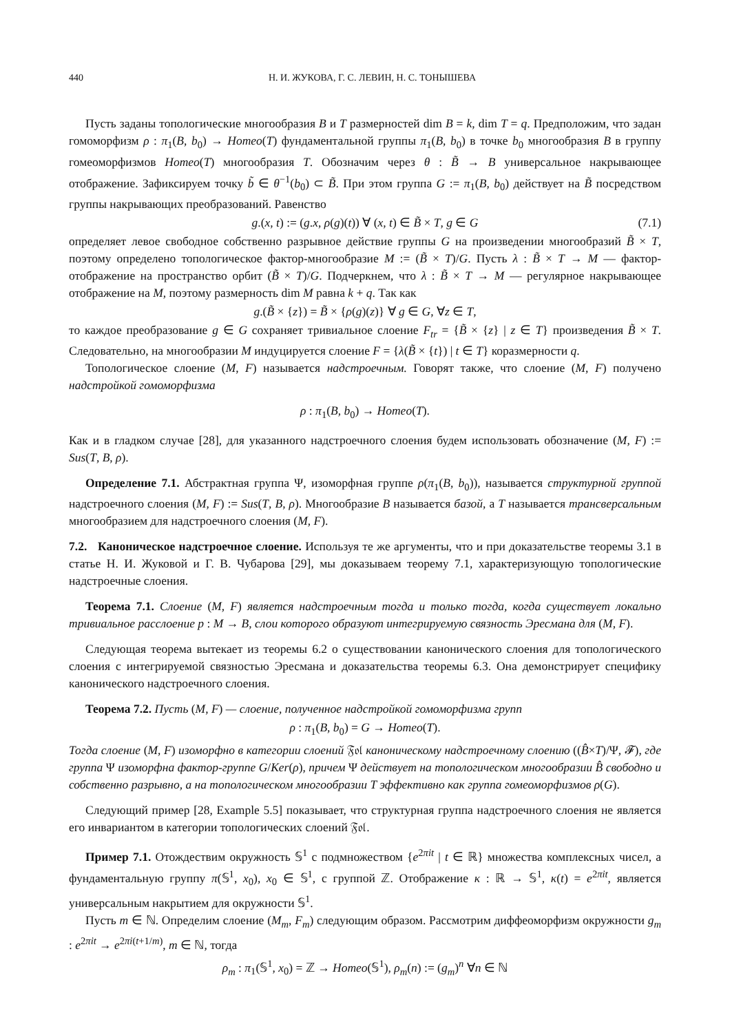440 Н. И. ЖУКОВА, Г. С. ЛЕВИН, Н. С. ТОНЫШЕВА
Пусть заданы топологические многообразия B и T размерностей dim B = k, dim T = q. Предположим, что задан гомоморфизм ρ : π<sub>1</sub>(B, b<sub>0</sub>) → Homeo(T) фундаментальной группы π<sub>1</sub>(B, b<sub>0</sub>) в точке b<sub>0</sub> многообразия B в группу гомеоморфизмов Homeo(T) многообразия T. Обозначим через θ : B̃ → B универсальное накрывающее отображение. Зафиксируем точку b̃ ∈ θ<sup>−1</sup>(b<sub>0</sub>) ⊂ B̃. При этом группа G := π<sub>1</sub>(B, b<sub>0</sub>) действует на B̃ посредством группы накрывающих преобразований. Равенство
g.(x, t) := (g.x, ρ(g)(t)) ∀ (x, t) ∈ B̃ × T, g ∈ G (7.1)
определяет левое свободное собственно разрывное действие группы G на произведении многообразий B̃ × T, поэтому определено топологическое фактор-многообразие M := (B̃ × T)/G. Пусть λ : B̃ × T → M — фактор-отображение на пространство орбит (B̃ × T)/G. Подчеркнем, что λ : B̃ × T → M — регулярное накрывающее отображение на M, поэтому размерность dim M равна k + q. Так как
g.(B̃ × {z}) = B̃ × {ρ(g)(z)} ∀ g ∈ G, ∀z ∈ T,
то каждое преобразование g ∈ G сохраняет тривиальное слоение F<sub>tr</sub> = {B̃ × {z} | z ∈ T} произведения B̃ × T. Следовательно, на многообразии M индуцируется слоение F = {λ(B̃ × {t}) | t ∈ T} коразмерности q.
Топологическое слоение (M, F) называется надстроечным. Говорят также, что слоение (M, F) получено надстройкой гомоморфизма
ρ : π<sub>1</sub>(B, b<sub>0</sub>) → Homeo(T).
Как и в гладком случае [28], для указанного надстроечного слоения будем использовать обозначение (M, F) := Sus(T, B, ρ).
Определение 7.1. Абстрактная группа Ψ, изоморфная группе ρ(π<sub>1</sub>(B, b<sub>0</sub>)), называется структурной группой надстроечного слоения (M, F) := Sus(T, B, ρ). Многообразие B называется базой, а T называется трансверсальным многообразием для надстроечного слоения (M, F).
7.2. Каноническое надстроечное слоение. Используя те же аргументы, что и при доказательстве теоремы 3.1 в статье Н. И. Жуковой и Г. В. Чубарова [29], мы доказываем теорему 7.1, характеризующую топологические надстроечные слоения.
Теорема 7.1. Слоение (M, F) является надстроечным тогда и только тогда, когда существует локально тривиальное расслоение p : M → B, слои которого образуют интегрируемую связность Эресмана для (M, F).
Следующая теорема вытекает из теоремы 6.2 о существовании канонического слоения для топологического слоения с интегрируемой связностью Эресмана и доказательства теоремы 6.3. Она демонстрирует специфику канонического надстроечного слоения.
Теорема 7.2. Пусть (M, F) — слоение, полученное надстройкой гомоморфизма групп
ρ : π<sub>1</sub>(B, b<sub>0</sub>) = G → Homeo(T).
Тогда слоение (M, F) изоморфно в категории слоений 𝔉𝔬𝔩 каноническому надстроечному слоению ((B̂×T)/Ψ, 𝓕), где группа Ψ изоморфна фактор-группе G/Ker(ρ), причем Ψ действует на топологическом многообразии B̂ свободно и собственно разрывно, а на топологическом многообразии T эффективно как группа гомеоморфизмов ρ(G).
Следующий пример [28, Example 5.5] показывает, что структурная группа надстроечного слоения не является его инвариантом в категории топологических слоений 𝔉𝔬𝔩.
Пример 7.1. Отождествим окружность 𝕊<sup>1</sup> с подмножеством {e<sup>2πit</sup> | t ∈ ℝ} множества комплексных чисел, а фундаментальную группу π(𝕊<sup>1</sup>, x<sub>0</sub>), x<sub>0</sub> ∈ 𝕊<sup>1</sup>, с группой ℤ. Отображение κ : ℝ → 𝕊<sup>1</sup>, κ(t) = e<sup>2πit</sup>, является универсальным накрытием для окружности 𝕊<sup>1</sup>.
Пусть m ∈ ℕ. Определим слоение (M<sub>m</sub>, F<sub>m</sub>) следующим образом. Рассмотрим диффеоморфизм окружности g<sub>m</sub> : e<sup>2πit</sup> → e<sup>2πi(t+1/m)</sup>, m ∈ ℕ, тогда
ρ<sub>m</sub> : π<sub>1</sub>(𝕊<sup>1</sup>, x<sub>0</sub>) = ℤ → Homeo(𝕊<sup>1</sup>), ρ<sub>m</sub>(n) := (g<sub>m</sub>)<sup>n</sup> ∀n ∈ ℕ